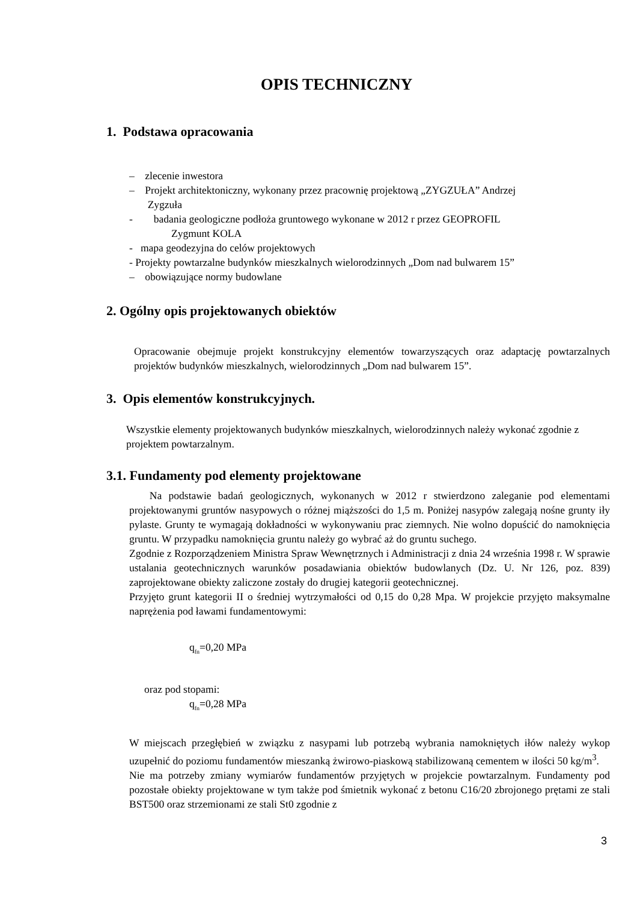OPIS TECHNICZNY
1. Podstawa opracowania
– zlecenie inwestora
– Projekt architektoniczny, wykonany przez pracownię projektową „ZYGZUŁA” Andrzej
Zygzuła
- badania geologiczne podłoża gruntowego wykonane w 2012 r przez GEOPROFIL
Zygmunt KOLA
- mapa geodezyjna do celów projektowych
- Projekty powtarzalne budynków mieszkalnych wielorodzinnych „Dom nad bulwarem 15”
– obowiązujące normy budowlane
2. Ogólny opis projektowanych obiektów
Opracowanie obejmuje projekt konstrukcyjny elementów towarzyszących oraz adaptację powtarzalnych projektów budynków mieszkalnych, wielorodzinnych „Dom nad bulwarem 15”.
3. Opis elementów konstrukcyjnych.
Wszystkie elementy projektowanych budynków mieszkalnych, wielorodzinnych należy wykonać zgodnie z projektem powtarzalnym.
3.1. Fundamenty pod elementy projektowane
Na podstawie badań geologicznych, wykonanych w 2012 r stwierdzono zaleganie pod elementami projektowanymi gruntów nasypowych o różnej miąższości do 1,5 m. Poniżej nasypów zalegają nośne grunty iły pylaste. Grunty te wymagają dokładności w wykonywaniu prac ziemnych. Nie wolno dopuścić do namoknięcia gruntu. W przypadku namoknięcia gruntu należy go wybrać aż do gruntu suchego.
Zgodnie z Rozporządzeniem Ministra Spraw Wewnętrznych i Administracji z dnia 24 września 1998 r. W sprawie ustalania geotechnicznych warunków posadawiania obiektów budowlanych (Dz. U. Nr 126, poz. 839) zaprojektowane obiekty zaliczone zostały do drugiej kategorii geotechnicznej.
Przyjęto grunt kategorii II o średniej wytrzymałości od 0,15 do 0,28 Mpa. W projekcie przyjęto maksymalne naprężenia pod ławami fundamentowymi:
q<sub>fn</sub>=0,20 MPa
oraz pod stopami:
q<sub>fn</sub>=0,28 MPa
W miejscach przegłębień w związku z nasypami lub potrzebą wybrania namokniętych iłów należy wykop uzupełnić do poziomu fundamentów mieszanką żwirowo-piaskową stabilizowaną cementem w ilości 50 kg/m<sup>3</sup>.
Nie ma potrzeby zmiany wymiarów fundamentów przyjętych w projekcie powtarzalnym. Fundamenty pod pozostałe obiekty projektowane w tym także pod śmietnik wykonać z betonu C16/20 zbrojonego prętami ze stali BST500 oraz strzemionami ze stali St0 zgodnie z
3